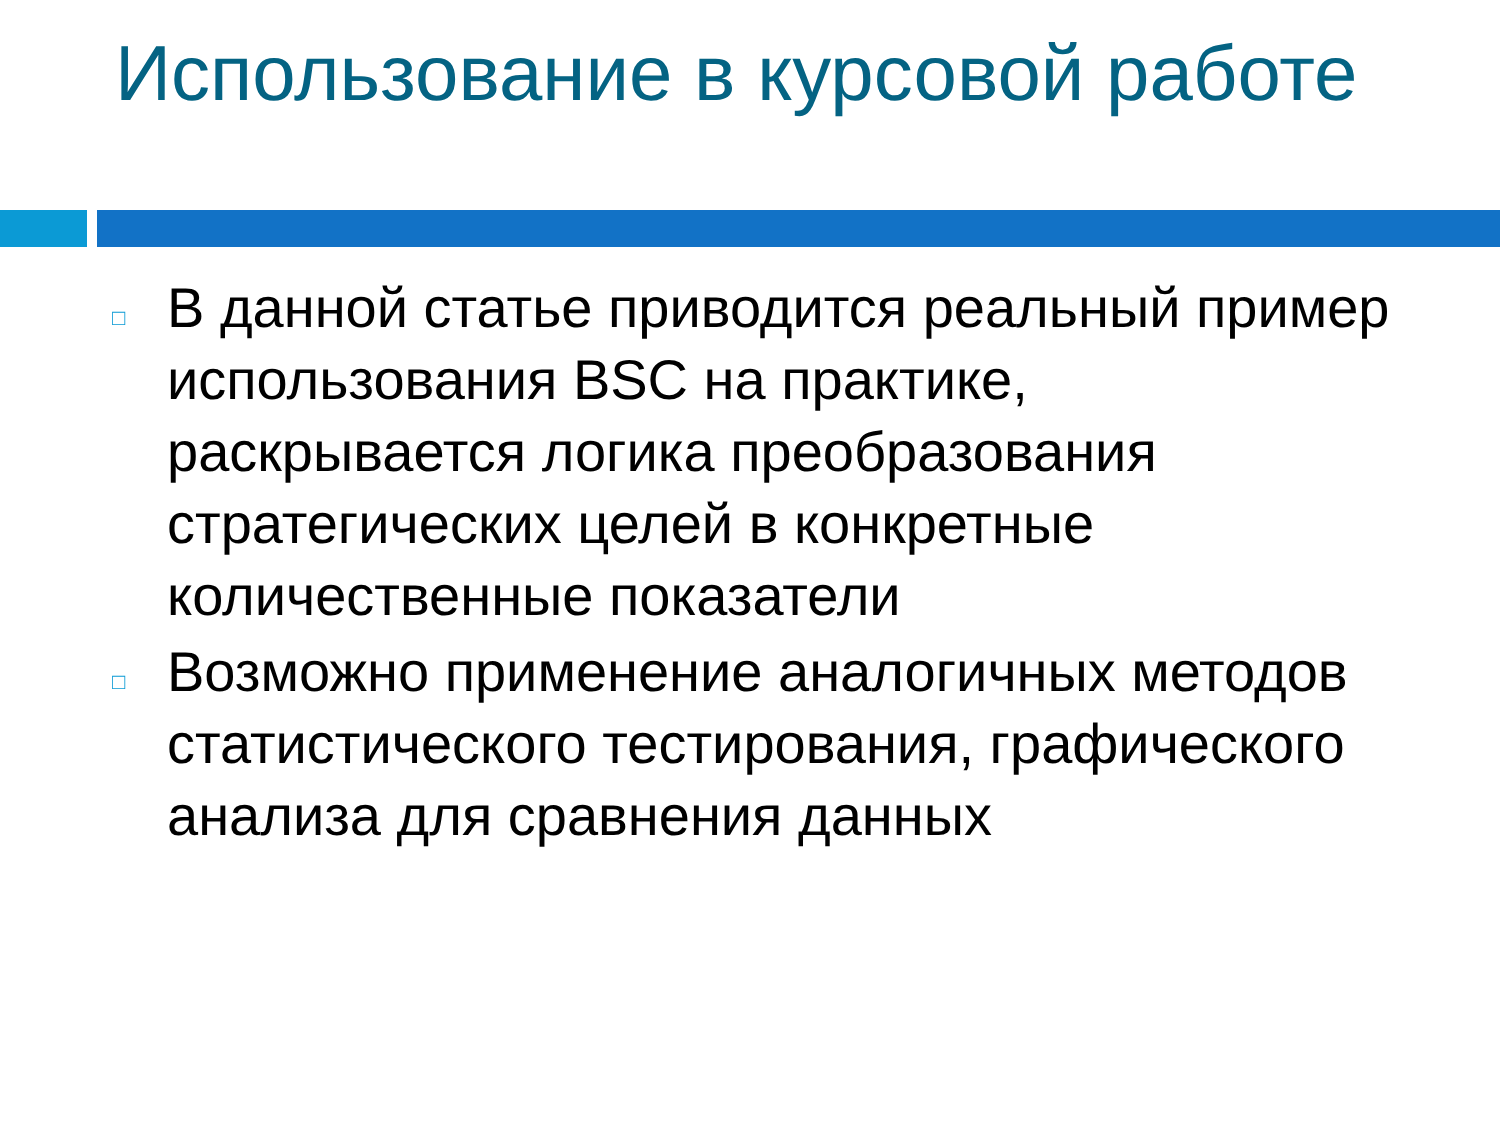Использование в курсовой работе
□ В данной статье приводится реальный пример использования BSC на практике, раскрывается логика преобразования стратегических целей в конкретные количественные показатели
□ Возможно применение аналогичных методов статистического тестирования, графического анализа для сравнения данных